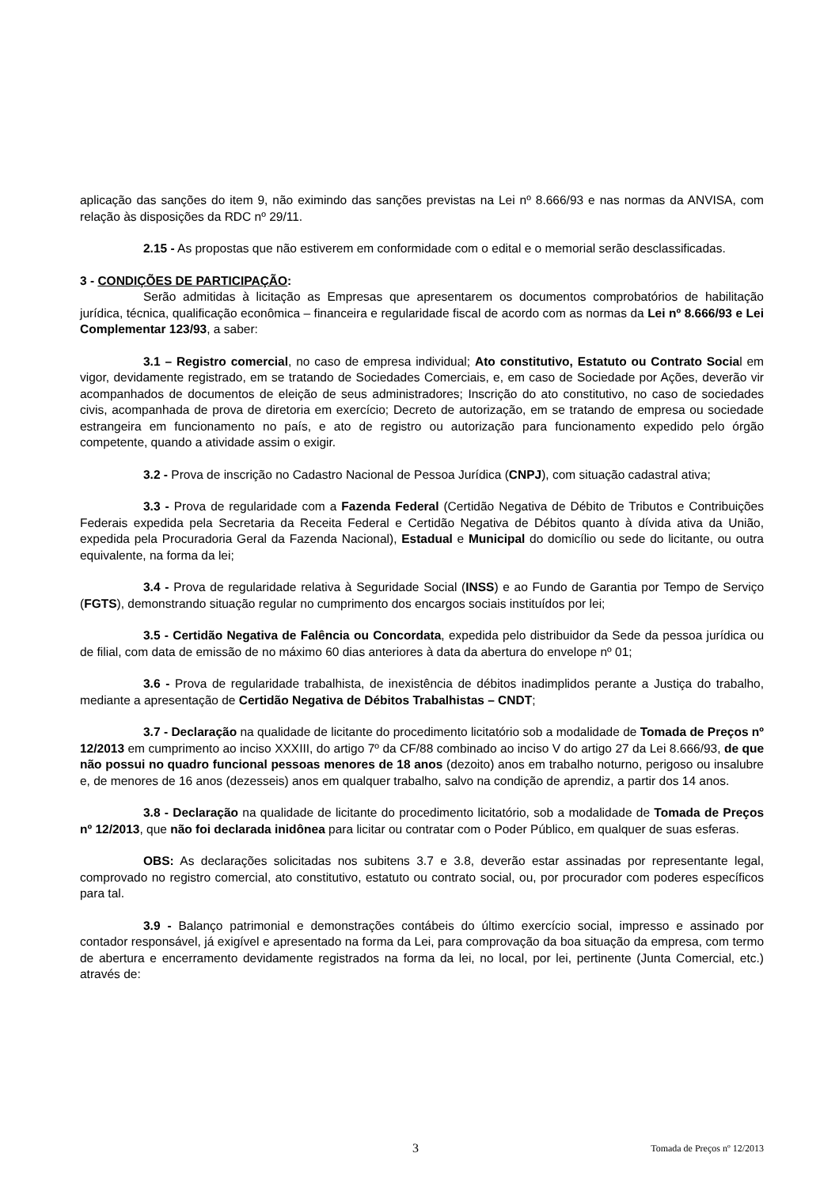aplicação das sanções do item 9, não eximindo das sanções previstas na Lei nº 8.666/93 e nas normas da ANVISA, com relação às disposições da RDC nº 29/11.
2.15 - As propostas que não estiverem em conformidade com o edital e o memorial serão desclassificadas.
3 - CONDIÇÕES DE PARTICIPAÇÃO:
Serão admitidas à licitação as Empresas que apresentarem os documentos comprobatórios de habilitação jurídica, técnica, qualificação econômica – financeira e regularidade fiscal de acordo com as normas da Lei nº 8.666/93 e Lei Complementar 123/93, a saber:
3.1 – Registro comercial, no caso de empresa individual; Ato constitutivo, Estatuto ou Contrato Social em vigor, devidamente registrado, em se tratando de Sociedades Comerciais, e, em caso de Sociedade por Ações, deverão vir acompanhados de documentos de eleição de seus administradores; Inscrição do ato constitutivo, no caso de sociedades civis, acompanhada de prova de diretoria em exercício; Decreto de autorização, em se tratando de empresa ou sociedade estrangeira em funcionamento no país, e ato de registro ou autorização para funcionamento expedido pelo órgão competente, quando a atividade assim o exigir.
3.2 - Prova de inscrição no Cadastro Nacional de Pessoa Jurídica (CNPJ), com situação cadastral ativa;
3.3 - Prova de regularidade com a Fazenda Federal (Certidão Negativa de Débito de Tributos e Contribuições Federais expedida pela Secretaria da Receita Federal e Certidão Negativa de Débitos quanto à dívida ativa da União, expedida pela Procuradoria Geral da Fazenda Nacional), Estadual e Municipal do domicílio ou sede do licitante, ou outra equivalente, na forma da lei;
3.4 - Prova de regularidade relativa à Seguridade Social (INSS) e ao Fundo de Garantia por Tempo de Serviço (FGTS), demonstrando situação regular no cumprimento dos encargos sociais instituídos por lei;
3.5 - Certidão Negativa de Falência ou Concordata, expedida pelo distribuidor da Sede da pessoa jurídica ou de filial, com data de emissão de no máximo 60 dias anteriores à data da abertura do envelope nº 01;
3.6 - Prova de regularidade trabalhista, de inexistência de débitos inadimplidos perante a Justiça do trabalho, mediante a apresentação de Certidão Negativa de Débitos Trabalhistas – CNDT;
3.7 - Declaração na qualidade de licitante do procedimento licitatório sob a modalidade de Tomada de Preços nº 12/2013 em cumprimento ao inciso XXXIII, do artigo 7º da CF/88 combinado ao inciso V do artigo 27 da Lei 8.666/93, de que não possui no quadro funcional pessoas menores de 18 anos (dezoito) anos em trabalho noturno, perigoso ou insalubre e, de menores de 16 anos (dezesseis) anos em qualquer trabalho, salvo na condição de aprendiz, a partir dos 14 anos.
3.8 - Declaração na qualidade de licitante do procedimento licitatório, sob a modalidade de Tomada de Preços nº 12/2013, que não foi declarada inidônea para licitar ou contratar com o Poder Público, em qualquer de suas esferas.
OBS: As declarações solicitadas nos subitens 3.7 e 3.8, deverão estar assinadas por representante legal, comprovado no registro comercial, ato constitutivo, estatuto ou contrato social, ou, por procurador com poderes específicos para tal.
3.9 - Balanço patrimonial e demonstrações contábeis do último exercício social, impresso e assinado por contador responsável, já exigível e apresentado na forma da Lei, para comprovação da boa situação da empresa, com termo de abertura e encerramento devidamente registrados na forma da lei, no local, por lei, pertinente (Junta Comercial, etc.) através de:
3 Tomada de Preços nº 12/2013